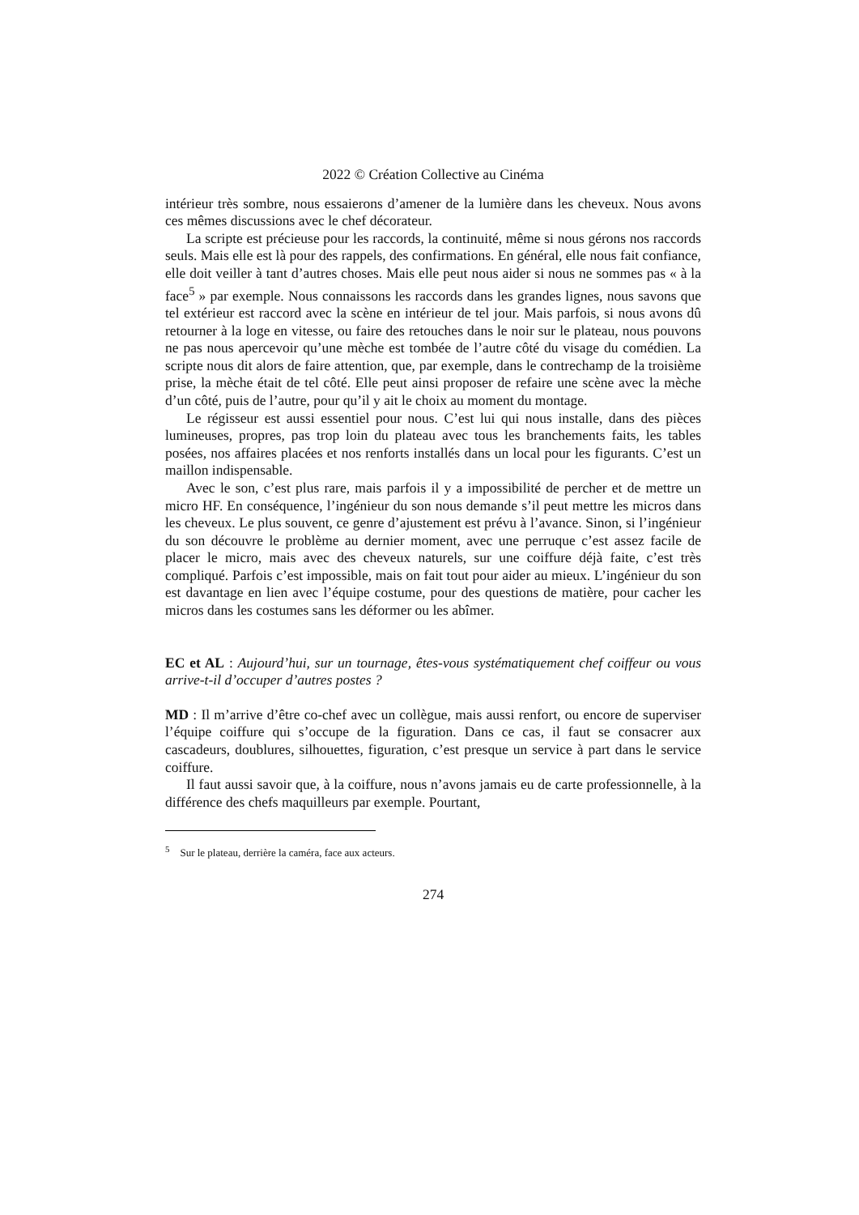2022 © Création Collective au Cinéma
intérieur très sombre, nous essaierons d’amener de la lumière dans les cheveux. Nous avons ces mêmes discussions avec le chef décorateur.
La scripte est précieuse pour les raccords, la continuité, même si nous gérons nos raccords seuls. Mais elle est là pour des rappels, des confirmations. En général, elle nous fait confiance, elle doit veiller à tant d’autres choses. Mais elle peut nous aider si nous ne sommes pas « à la face<sup>5</sup> » par exemple. Nous connaissons les raccords dans les grandes lignes, nous savons que tel extérieur est raccord avec la scène en intérieur de tel jour. Mais parfois, si nous avons dû retourner à la loge en vitesse, ou faire des retouches dans le noir sur le plateau, nous pouvons ne pas nous apercevoir qu’une mèche est tombée de l’autre côté du visage du comédien. La scripte nous dit alors de faire attention, que, par exemple, dans le contrechamp de la troisième prise, la mèche était de tel côté. Elle peut ainsi proposer de refaire une scène avec la mèche d’un côté, puis de l’autre, pour qu’il y ait le choix au moment du montage.
Le régisseur est aussi essentiel pour nous. C’est lui qui nous installe, dans des pièces lumineuses, propres, pas trop loin du plateau avec tous les branchements faits, les tables posées, nos affaires placées et nos renforts installés dans un local pour les figurants. C’est un maillon indispensable.
Avec le son, c’est plus rare, mais parfois il y a impossibilité de percher et de mettre un micro HF. En conséquence, l’ingénieur du son nous demande s’il peut mettre les micros dans les cheveux. Le plus souvent, ce genre d’ajustement est prévu à l’avance. Sinon, si l’ingénieur du son découvre le problème au dernier moment, avec une perruque c’est assez facile de placer le micro, mais avec des cheveux naturels, sur une coiffure déjà faite, c’est très compliqué. Parfois c’est impossible, mais on fait tout pour aider au mieux. L’ingénieur du son est davantage en lien avec l’équipe costume, pour des questions de matière, pour cacher les micros dans les costumes sans les déformer ou les abîmer.
EC et AL : Aujourd’hui, sur un tournage, êtes-vous systématiquement chef coiffeur ou vous arrive-t-il d’occuper d’autres postes ?
MD : Il m’arrive d’être co-chef avec un collègue, mais aussi renfort, ou encore de superviser l’équipe coiffure qui s’occupe de la figuration. Dans ce cas, il faut se consacrer aux cascadeurs, doublures, silhouettes, figuration, c’est presque un service à part dans le service coiffure.
Il faut aussi savoir que, à la coiffure, nous n’avons jamais eu de carte professionnelle, à la différence des chefs maquilleurs par exemple. Pourtant,
<sup>5</sup> Sur le plateau, derrière la caméra, face aux acteurs.
274